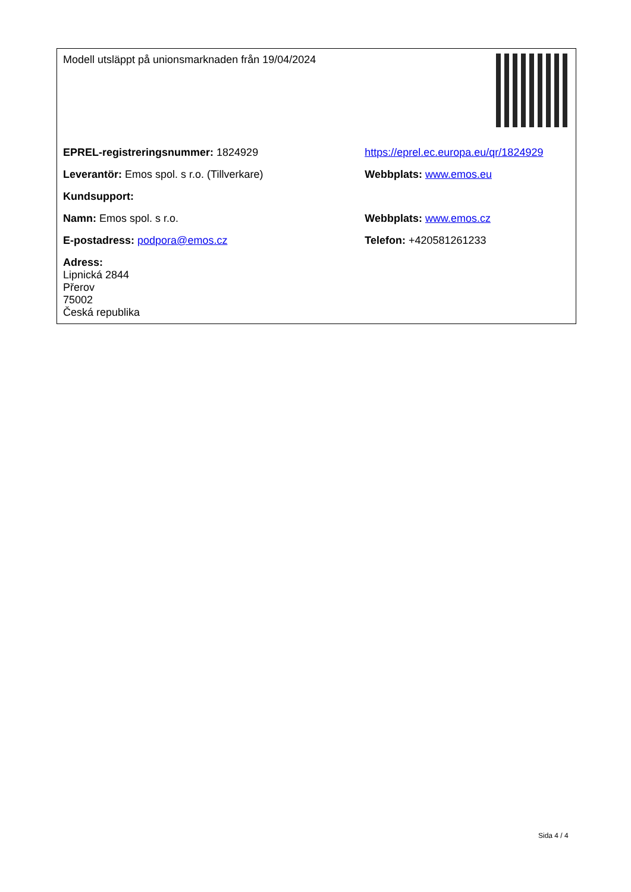| Modell utsläppt på unionsmarknaden från 19/04/2024 | |
| EPREL-registreringsnummer: 1824929 | https://eprel.ec.europa.eu/qr/1824929 |
| Leverantör: Emos spol. s r.o. (Tillverkare) | Webbplats: www.emos.eu |
| Kundsupport: | |
| Namn: Emos spol. s r.o. | Webbplats: www.emos.cz |
| E-postadress: podpora@emos.cz | Telefon: +420581261233 |
| Adress: Lipnická 2844 Přerov 75002 Česká republika | |
Sida 4 / 4